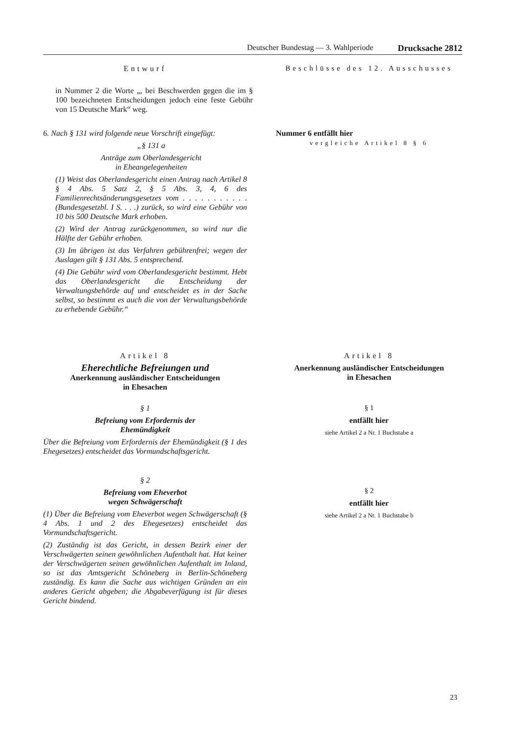Deutscher Bundestag — 3. Wahlperiode Drucksache 2812
Entwurf Beschlüsse des 12. Ausschusses
in Nummer 2 die Worte „, bei Beschwerden gegen die im § 100 bezeichneten Entscheidungen jedoch eine feste Gebühr von 15 Deutsche Mark“ weg.
6. Nach § 131 wird folgende neue Vorschrift eingefügt:
„§ 131 a
Anträge zum Oberlandesgericht
in Eheangelegenheiten
(1) Weist das Oberlandesgericht einen Antrag nach Artikel 8 § 4 Abs. 5 Satz 2, § 5 Abs. 3, 4, 6 des Familienrechtsänderungsgesetzes vom . . . . . . . . . . . (Bundesgesetzbl. I S. . . .) zurück, so wird eine Gebühr von 10 bis 500 Deutsche Mark erhoben.
(2) Wird der Antrag zurückgenommen, so wird nur die Hälfte der Gebühr erhoben.
(3) Im übrigen ist das Verfahren gebührenfrei; wegen der Auslagen gilt § 131 Abs. 5 entsprechend.
(4) Die Gebühr wird vom Oberlandesgericht bestimmt. Hebt das Oberlandesgericht die Entscheidung der Verwaltungsbehörde auf und entscheidet es in der Sache selbst, so bestimmt es auch die von der Verwaltungsbehörde zu erhebende Gebühr.“
Nummer 6 entfällt hier
vergleiche Artikel 8 § 6
Artikel 8
Eherechtliche Befreiungen und
Anerkennung ausländischer Entscheidungen
in Ehesachen
§ 1
Befreiung vom Erfordernis der
Ehemündigkeit
Über die Befreiung vom Erfordernis der Ehemündigkeit (§ 1 des Ehegesetzes) entscheidet das Vormundschaftsgericht.
§ 2
Befreiung vom Eheverbot
wegen Schwägerschaft
(1) Über die Befreiung vom Eheverbot wegen Schwägerschaft (§ 4 Abs. 1 und 2 des Ehegesetzes) entscheidet das Vormundschaftsgericht.
(2) Zuständig ist das Gericht, in dessen Bezirk einer der Verschwägerten seinen gewöhnlichen Aufenthalt hat. Hat keiner der Verschwägerten seinen gewöhnlichen Aufenthalt im Inland, so ist das Amtsgericht Schöneberg in Berlin-Schöneberg zuständig. Es kann die Sache aus wichtigen Gründen an ein anderes Gericht abgeben; die Abgabeverfügung ist für dieses Gericht bindend.
Artikel 8
Anerkennung ausländischer Entscheidungen
in Ehesachen
§ 1
entfällt hier
siehe Artikel 2 a Nr. 1 Buchstabe a
§ 2
entfällt hier
siehe Artikel 2 a Nr. 1 Buchstabe b
23